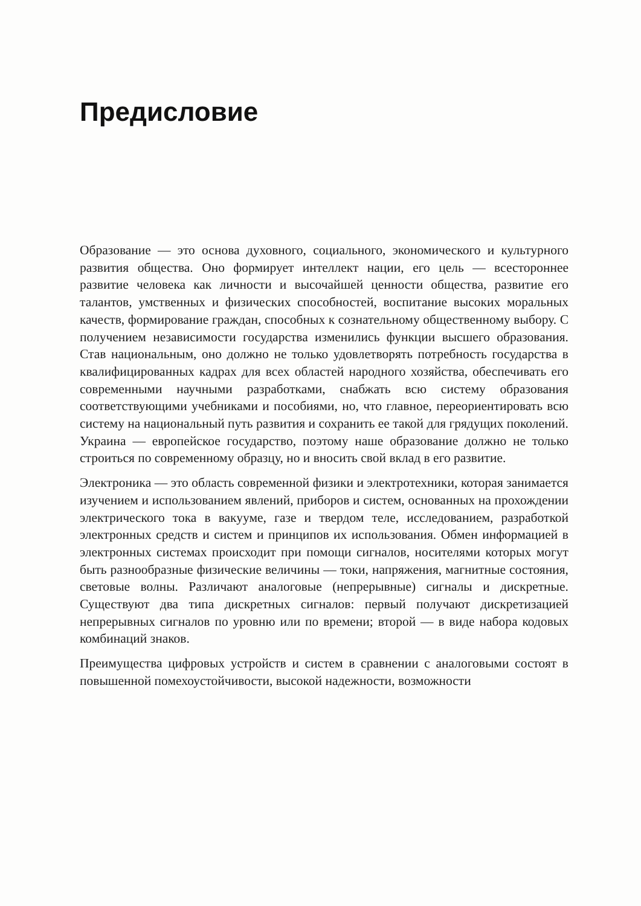Предисловие
Образование — это основа духовного, социального, экономического и культурного развития общества. Оно формирует интеллект нации, его цель — всестороннее развитие человека как личности и высочайшей ценности общества, развитие его талантов, умственных и физических способностей, воспитание высоких моральных качеств, формирование граждан, способных к сознательному общественному выбору. С получением независимости государства изменились функции высшего образования. Став национальным, оно должно не только удовлетворять потребность государства в квалифицированных кадрах для всех областей народного хозяйства, обеспечивать его современными научными разработками, снабжать всю систему образования соответствующими учебниками и пособиями, но, что главное, переориентировать всю систему на национальный путь развития и сохранить ее такой для грядущих поколений. Украина — европейское государство, поэтому наше образование должно не только строиться по современному образцу, но и вносить свой вклад в его развитие.
Электроника — это область современной физики и электротехники, которая занимается изучением и использованием явлений, приборов и систем, основанных на прохождении электрического тока в вакууме, газе и твердом теле, исследованием, разработкой электронных средств и систем и принципов их использования. Обмен информацией в электронных системах происходит при помощи сигналов, носителями которых могут быть разнообразные физические величины — токи, напряжения, магнитные состояния, световые волны. Различают аналоговые (непрерывные) сигналы и дискретные. Существуют два типа дискретных сигналов: первый получают дискретизацией непрерывных сигналов по уровню или по времени; второй — в виде набора кодовых комбинаций знаков.
Преимущества цифровых устройств и систем в сравнении с аналоговыми состоят в повышенной помехоустойчивости, высокой надежности, возможности